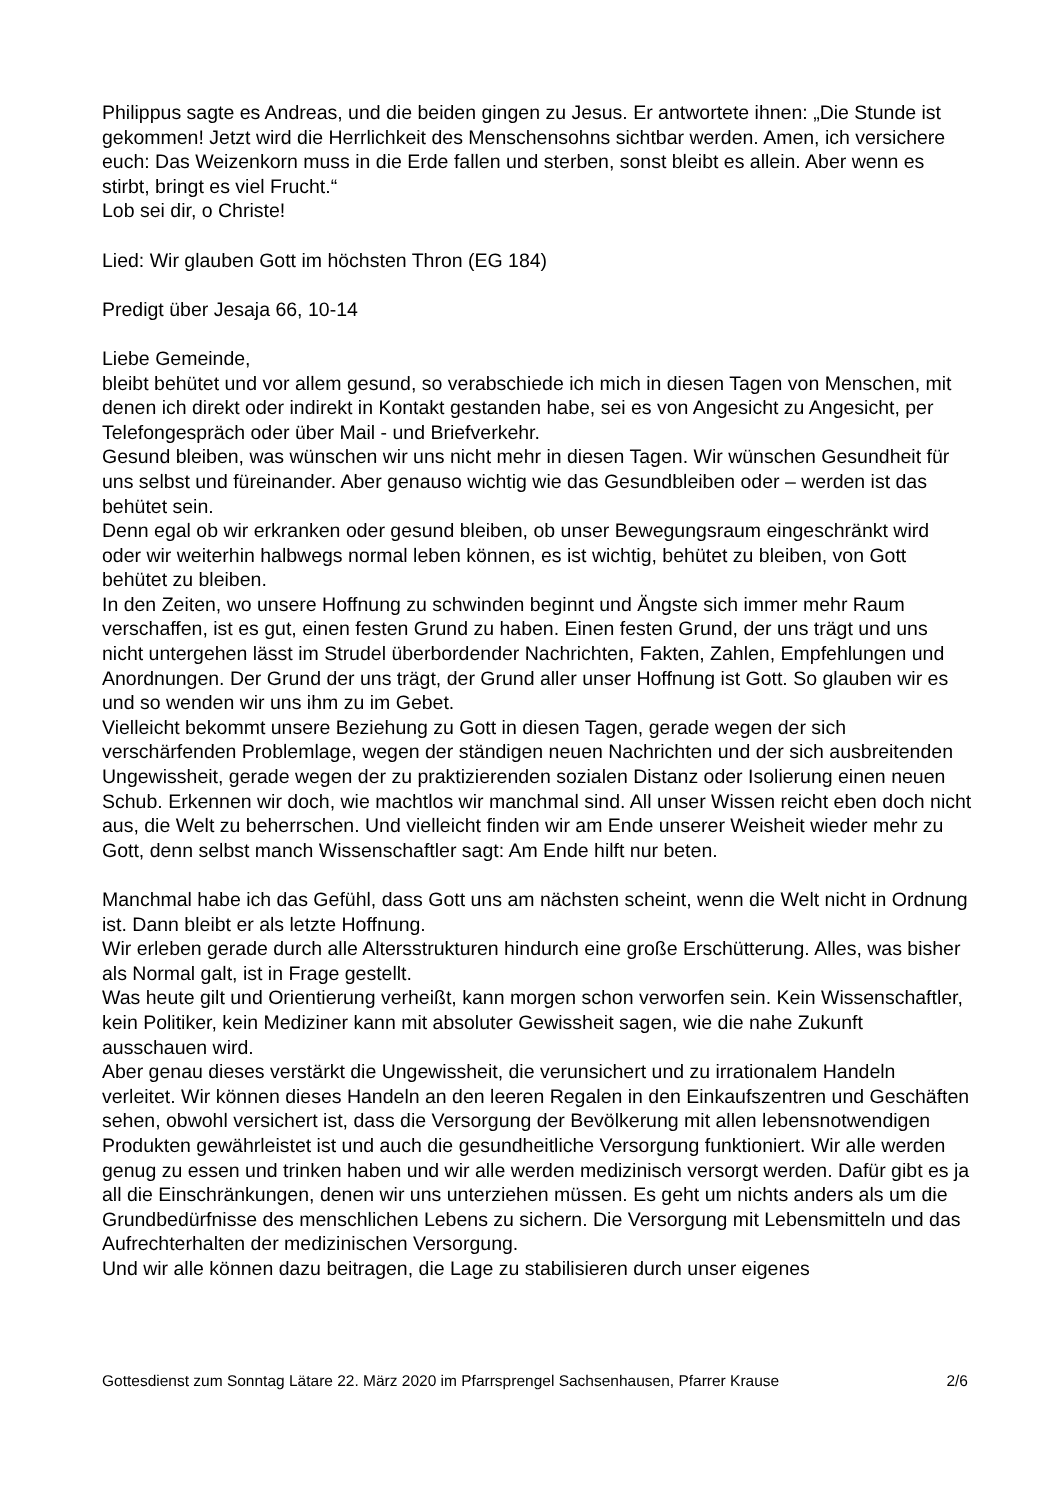Philippus sagte es Andreas, und die beiden gingen zu Jesus. Er antwortete ihnen: „Die Stunde ist gekommen! Jetzt wird die Herrlichkeit des Menschensohns sichtbar werden. Amen, ich versichere euch: Das Weizenkorn muss in die Erde fallen und sterben, sonst bleibt es allein. Aber wenn es stirbt, bringt es viel Frucht.“
Lob sei dir, o Christe!
Lied: Wir glauben Gott im höchsten Thron (EG 184)
Predigt über Jesaja 66, 10-14
Liebe Gemeinde,
bleibt behütet und vor allem gesund, so verabschiede ich mich in diesen Tagen von Menschen, mit denen ich direkt oder indirekt in Kontakt gestanden habe, sei es von Angesicht zu Angesicht, per Telefongespräch oder über Mail - und Briefverkehr.
Gesund bleiben, was wünschen wir uns nicht mehr in diesen Tagen. Wir wünschen Gesundheit für uns selbst und füreinander. Aber genauso wichtig wie das Gesundbleiben oder – werden ist das behütet sein.
Denn egal ob wir erkranken oder gesund bleiben, ob unser Bewegungsraum eingeschränkt wird oder wir weiterhin halbwegs normal leben können, es ist wichtig, behütet zu bleiben, von Gott behütet zu bleiben.
In den Zeiten, wo unsere Hoffnung zu schwinden beginnt und Ängste sich immer mehr Raum verschaffen, ist es gut, einen festen Grund zu haben. Einen festen Grund, der uns trägt und uns nicht untergehen lässt im Strudel überbordender Nachrichten, Fakten, Zahlen, Empfehlungen und Anordnungen. Der Grund der uns trägt, der Grund aller unser Hoffnung ist Gott. So glauben wir es und so wenden wir uns ihm zu im Gebet.
Vielleicht bekommt unsere Beziehung zu Gott in diesen Tagen, gerade wegen der sich verschärfenden Problemlage, wegen der ständigen neuen Nachrichten und der sich ausbreitenden Ungewissheit, gerade wegen der zu praktizierenden sozialen Distanz oder Isolierung einen neuen Schub. Erkennen wir doch, wie machtlos wir manchmal sind. All unser Wissen reicht eben doch nicht aus, die Welt zu beherrschen. Und vielleicht finden wir am Ende unserer Weisheit wieder mehr zu Gott, denn selbst manch Wissenschaftler sagt: Am Ende hilft nur beten.
Manchmal habe ich das Gefühl, dass Gott uns am nächsten scheint, wenn die Welt nicht in Ordnung ist. Dann bleibt er als letzte Hoffnung.
Wir erleben gerade durch alle Altersstrukturen hindurch eine große Erschütterung. Alles, was bisher als Normal galt, ist in Frage gestellt.
Was heute gilt und Orientierung verheißt, kann morgen schon verworfen sein. Kein Wissenschaftler, kein Politiker, kein Mediziner kann mit absoluter Gewissheit sagen, wie die nahe Zukunft ausschauen wird.
Aber genau dieses verstärkt die Ungewissheit, die verunsichert und zu irrationalem Handeln verleitet. Wir können dieses Handeln an den leeren Regalen in den Einkaufszentren und Geschäften sehen, obwohl versichert ist, dass die Versorgung der Bevölkerung mit allen lebensnotwendigen Produkten gewährleistet ist und auch die gesundheitliche Versorgung funktioniert. Wir alle werden genug zu essen und trinken haben und wir alle werden medizinisch versorgt werden. Dafür gibt es ja all die Einschränkungen, denen wir uns unterziehen müssen. Es geht um nichts anders als um die Grundbedürfnisse des menschlichen Lebens zu sichern. Die Versorgung mit Lebensmitteln und das Aufrechterhalten der medizinischen Versorgung.
Und wir alle können dazu beitragen, die Lage zu stabilisieren durch unser eigenes
Gottesdienst zum Sonntag Lätare 22. März 2020 im Pfarrsprengel Sachsenhausen, Pfarrer Krause 2/6